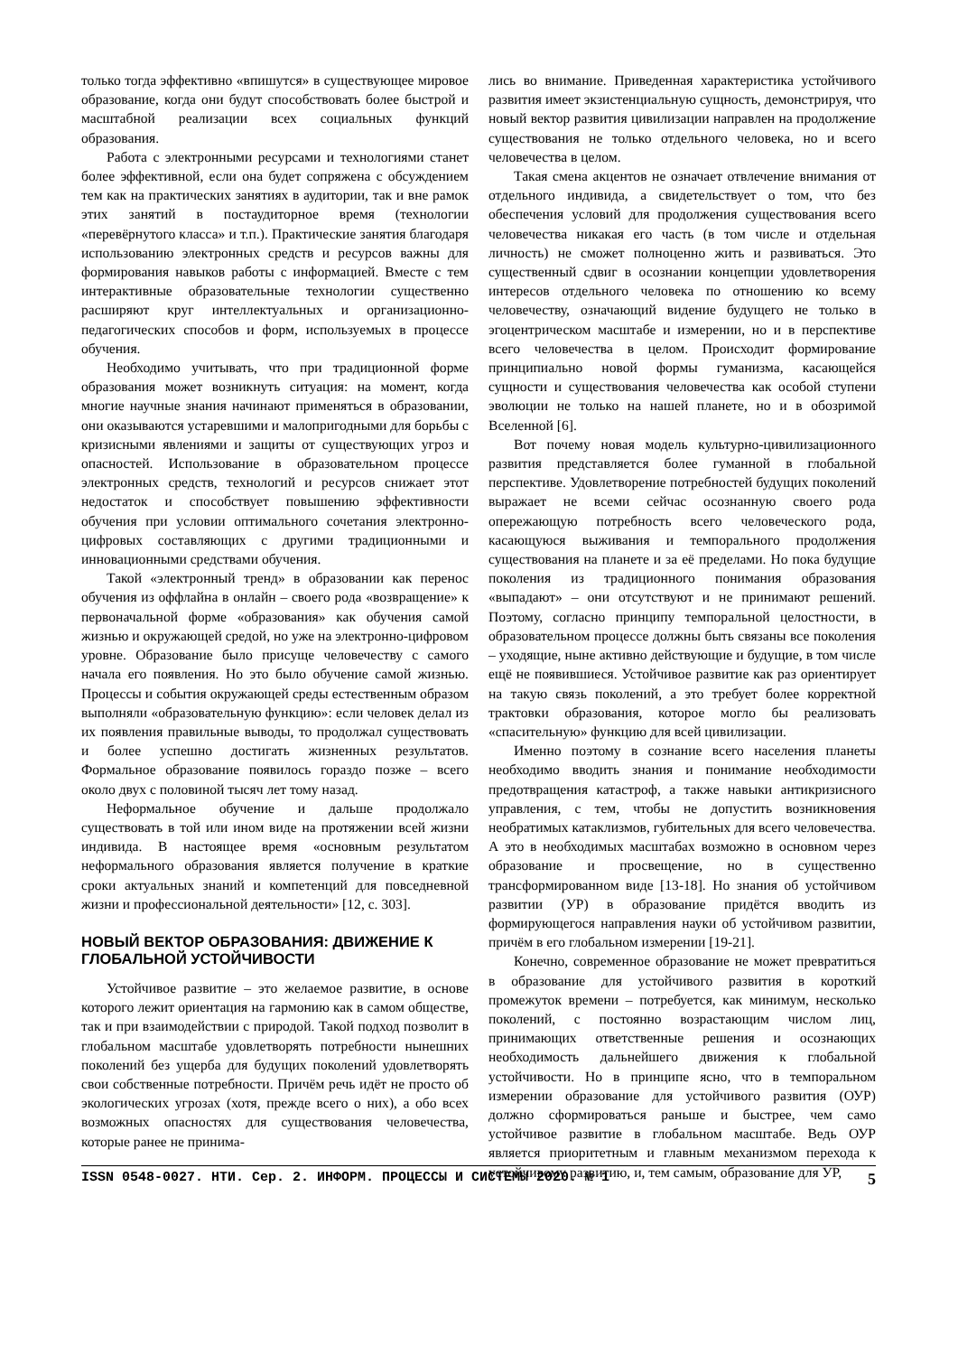только тогда эффективно «впишутся» в существующее мировое образование, когда они будут способствовать более быстрой и масштабной реализации всех социальных функций образования.
Работа с электронными ресурсами и технологиями станет более эффективной, если она будет сопряжена с обсуждением тем как на практических занятиях в аудитории, так и вне рамок этих занятий в постаудиторное время (технологии «перевёрнутого класса» и т.п.). Практические занятия благодаря использованию электронных средств и ресурсов важны для формирования навыков работы с информацией. Вместе с тем интерактивные образовательные технологии существенно расширяют круг интеллектуальных и организационно-педагогических способов и форм, используемых в процессе обучения.
Необходимо учитывать, что при традиционной форме образования может возникнуть ситуация: на момент, когда многие научные знания начинают применяться в образовании, они оказываются устаревшими и малопригодными для борьбы с кризисными явлениями и защиты от существующих угроз и опасностей. Использование в образовательном процессе электронных средств, технологий и ресурсов снижает этот недостаток и способствует повышению эффективности обучения при условии оптимального сочетания электронно-цифровых составляющих с другими традиционными и инновационными средствами обучения.
Такой «электронный тренд» в образовании как перенос обучения из оффлайна в онлайн – своего рода «возвращение» к первоначальной форме «образования» как обучения самой жизнью и окружающей средой, но уже на электронно-цифровом уровне. Образование было присуще человечеству с самого начала его появления. Но это было обучение самой жизнью. Процессы и события окружающей среды естественным образом выполняли «образовательную функцию»: если человек делал из их появления правильные выводы, то продолжал существовать и более успешно достигать жизненных результатов. Формальное образование появилось гораздо позже – всего около двух с половиной тысяч лет тому назад.
Неформальное обучение и дальше продолжало существовать в той или ином виде на протяжении всей жизни индивида. В настоящее время «основным результатом неформального образования является получение в краткие сроки актуальных знаний и компетенций для повседневной жизни и профессиональной деятельности» [12, с. 303].
НОВЫЙ ВЕКТОР ОБРАЗОВАНИЯ: ДВИЖЕНИЕ К ГЛОБАЛЬНОЙ УСТОЙЧИВОСТИ
Устойчивое развитие – это желаемое развитие, в основе которого лежит ориентация на гармонию как в самом обществе, так и при взаимодействии с природой. Такой подход позволит в глобальном масштабе удовлетворять потребности нынешних поколений без ущерба для будущих поколений удовлетворять свои собственные потребности. Причём речь идёт не просто об экологических угрозах (хотя, прежде всего о них), а обо всех возможных опасностях для существования человечества, которые ранее не принима-
лись во внимание. Приведенная характеристика устойчивого развития имеет экзистенциальную сущность, демонстрируя, что новый вектор развития цивилизации направлен на продолжение существования не только отдельного человека, но и всего человечества в целом.
Такая смена акцентов не означает отвлечение внимания от отдельного индивида, а свидетельствует о том, что без обеспечения условий для продолжения существования всего человечества никакая его часть (в том числе и отдельная личность) не сможет полноценно жить и развиваться. Это существенный сдвиг в осознании концепции удовлетворения интересов отдельного человека по отношению ко всему человечеству, означающий видение будущего не только в эгоцентрическом масштабе и измерении, но и в перспективе всего человечества в целом. Происходит формирование принципиально новой формы гуманизма, касающейся сущности и существования человечества как особой ступени эволюции не только на нашей планете, но и в обозримой Вселенной [6].
Вот почему новая модель культурно-цивилизационного развития представляется более гуманной в глобальной перспективе. Удовлетворение потребностей будущих поколений выражает не всеми сейчас осознанную своего рода опережающую потребность всего человеческого рода, касающуюся выживания и темпорального продолжения существования на планете и за её пределами. Но пока будущие поколения из традиционного понимания образования «выпадают» – они отсутствуют и не принимают решений. Поэтому, согласно принципу темпоральной целостности, в образовательном процессе должны быть связаны все поколения – уходящие, ныне активно действующие и будущие, в том числе ещё не появившиеся. Устойчивое развитие как раз ориентирует на такую связь поколений, а это требует более корректной трактовки образования, которое могло бы реализовать «спасительную» функцию для всей цивилизации.
Именно поэтому в сознание всего населения планеты необходимо вводить знания и понимание необходимости предотвращения катастроф, а также навыки антикризисного управления, с тем, чтобы не допустить возникновения необратимых катаклизмов, губительных для всего человечества. А это в необходимых масштабах возможно в основном через образование и просвещение, но в существенно трансформированном виде [13-18]. Но знания об устойчивом развитии (УР) в образование придётся вводить из формирующегося направления науки об устойчивом развитии, причём в его глобальном измерении [19-21].
Конечно, современное образование не может превратиться в образование для устойчивого развития в короткий промежуток времени – потребуется, как минимум, несколько поколений, с постоянно возрастающим числом лиц, принимающих ответственные решения и осознающих необходимость дальнейшего движения к глобальной устойчивости. Но в принципе ясно, что в темпоральном измерении образование для устойчивого развития (ОУР) должно сформироваться раньше и быстрее, чем само устойчивое развитие в глобальном масштабе. Ведь ОУР является приоритетным и главным механизмом перехода к устойчивому развитию, и, тем самым, образование для УР,
ISSN 0548-0027. НТИ. Сер. 2. ИНФОРМ. ПРОЦЕССЫ И СИСТЕМЫ 2020. № 1 5